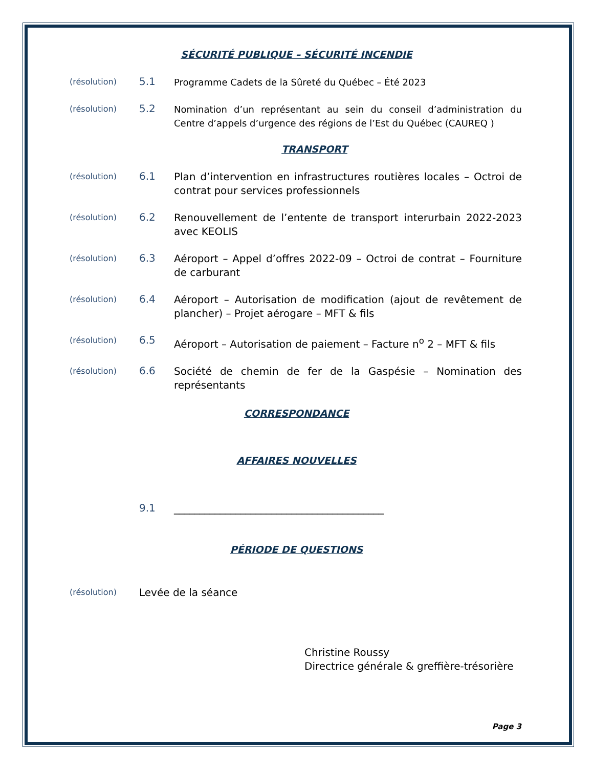SÉCURITÉ PUBLIQUE – SÉCURITÉ INCENDIE
(résolution)
5.1
Programme Cadets de la Sûreté du Québec – Été 2023
(résolution)
5.2
Nomination d’un représentant au sein du conseil d’administration du Centre d’appels d’urgence des régions de l’Est du Québec (CAUREQ )
TRANSPORT
(résolution)
6.1
Plan d’intervention en infrastructures routières locales – Octroi de contrat pour services professionnels
(résolution)
6.2
Renouvellement de l’entente de transport interurbain 2022-2023 avec KEOLIS
(résolution)
6.3
Aéroport – Appel d’offres 2022-09 – Octroi de contrat – Fourniture de carburant
(résolution)
6.4
Aéroport – Autorisation de modification (ajout de revêtement de plancher) – Projet aérogare – MFT & fils
(résolution)
6.5
Aéroport – Autorisation de paiement – Facture n<sup>o</sup> 2 – MFT & fils
(résolution)
6.6
Société de chemin de fer de la Gaspésie – Nomination des représentants
CORRESPONDANCE
AFFAIRES NOUVELLES
9.1
_________________________________________
PÉRIODE DE QUESTIONS
(résolution)
Levée de la séance
Christine Roussy
Directrice générale & greffière-trésorière
Page 3